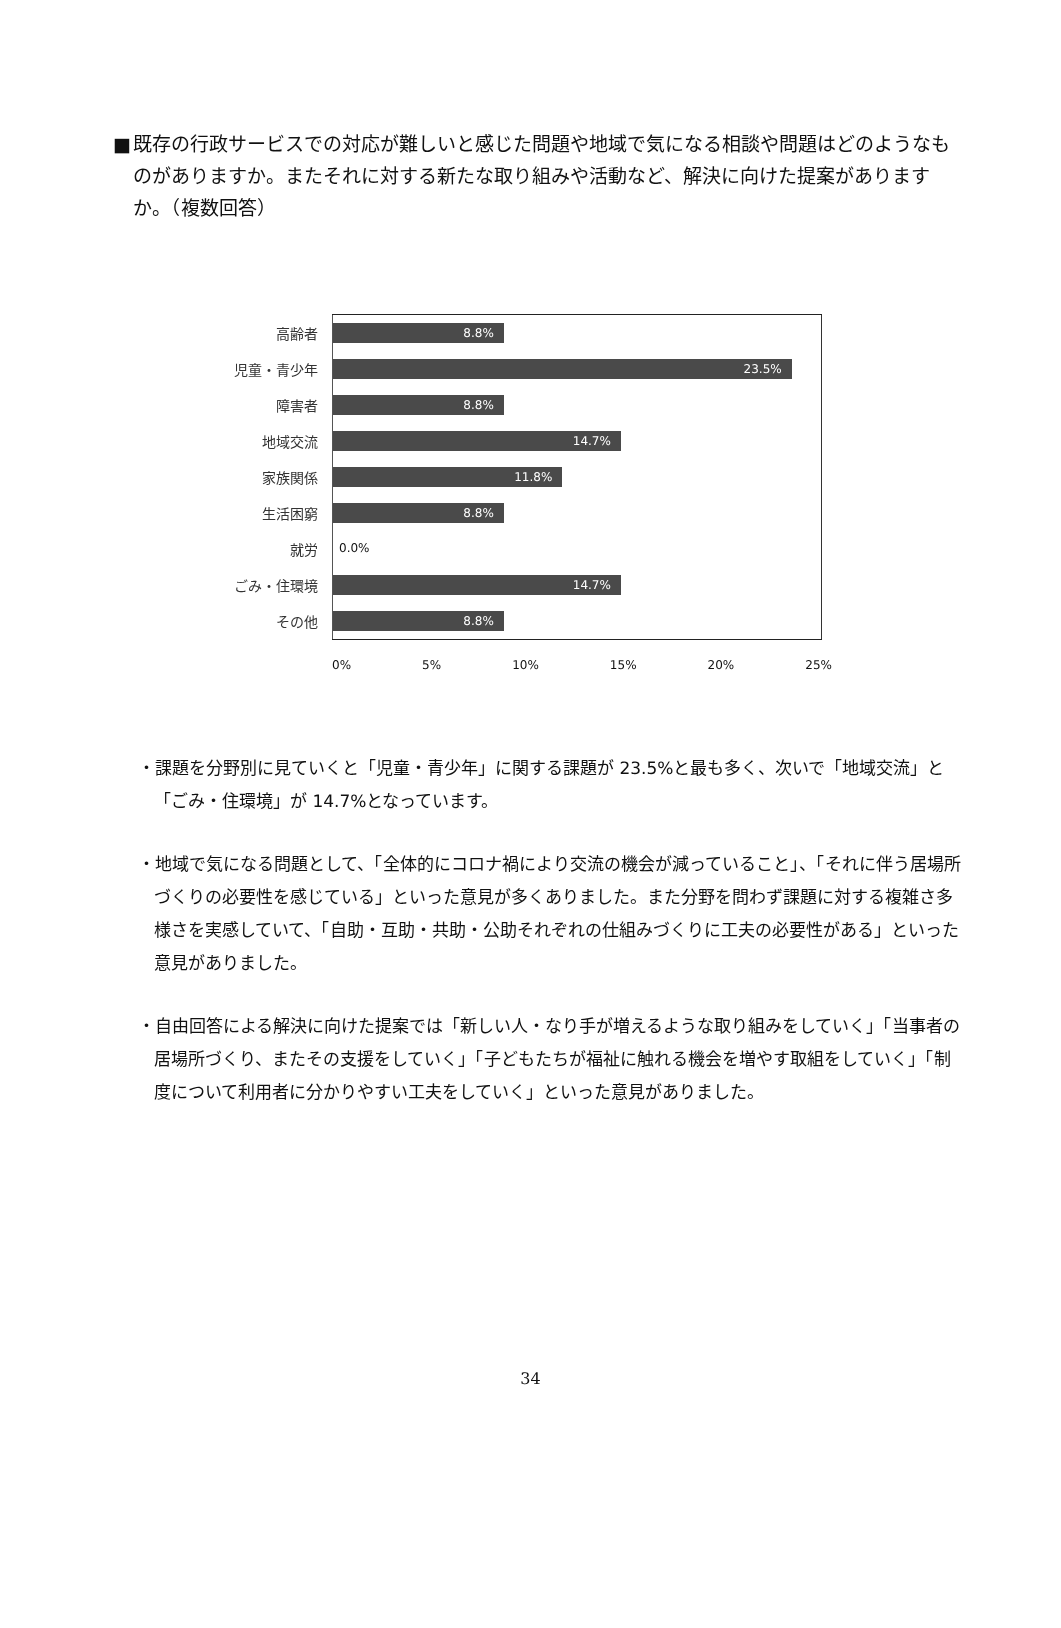■ 既存の行政サービスでの対応が難しいと感じた問題や地域で気になる相談や問題はどのようなものがありますか。またそれに対する新たな取り組みや活動など、解決に向けた提案がありますか。（複数回答）
高齢者
8.8%
児童・青少年
23.5%
障害者
8.8%
地域交流
14.7%
家族関係
11.8%
生活困窮
8.8%
就労
0.0%
ごみ・住環境
14.7%
その他
8.8%
0% 5% 10% 15% 20% 25%
・課題を分野別に見ていくと「児童・青少年」に関する課題が 23.5%と最も多く、次いで「地域交流」と「ごみ・住環境」が 14.7%となっています。
・地域で気になる問題として、「全体的にコロナ禍により交流の機会が減っていること」、「それに伴う居場所づくりの必要性を感じている」といった意見が多くありました。また分野を問わず課題に対する複雑さ多様さを実感していて、「自助・互助・共助・公助それぞれの仕組みづくりに工夫の必要性がある」といった意見がありました。
・自由回答による解決に向けた提案では「新しい人・なり手が増えるような取り組みをしていく」「当事者の居場所づくり、またその支援をしていく」「子どもたちが福祉に触れる機会を増やす取組をしていく」「制度について利用者に分かりやすい工夫をしていく」といった意見がありました。
34